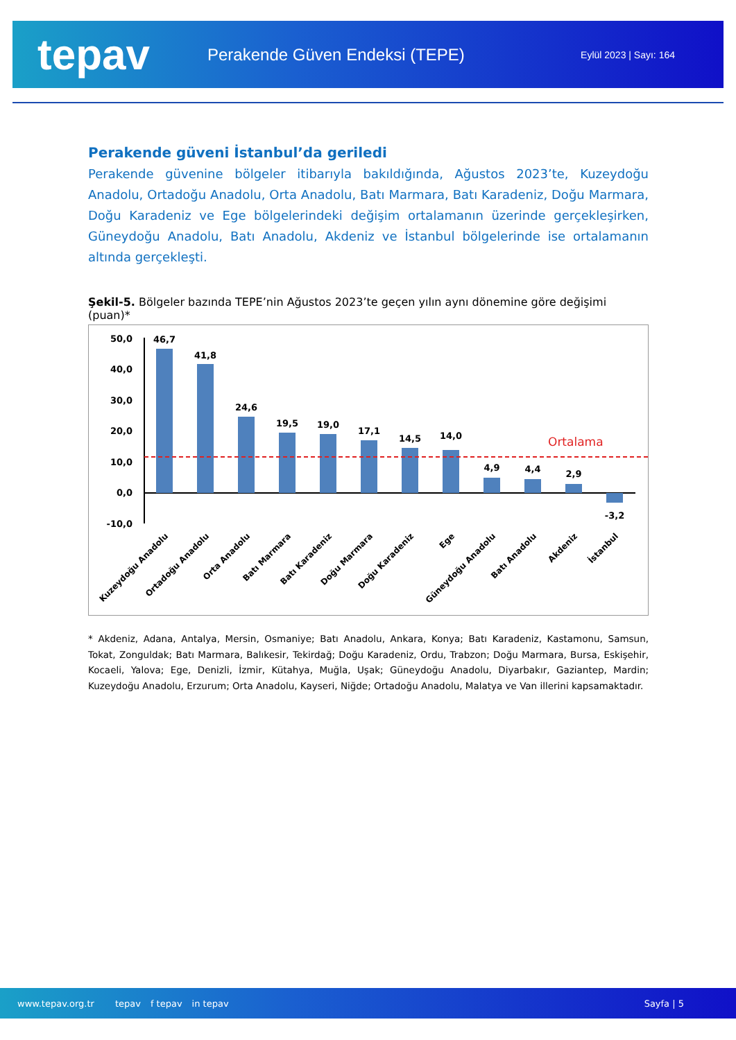tepav
Perakende Güven Endeksi (TEPE)
Eylül 2023 | Sayı: 164
Perakende güveni İstanbul’da geriledi
Perakende güvenine bölgeler itibarıyla bakıldığında, Ağustos 2023’te, Kuzeydoğu Anadolu, Ortadoğu Anadolu, Orta Anadolu, Batı Marmara, Batı Karadeniz, Doğu Marmara, Doğu Karadeniz ve Ege bölgelerindeki değişim ortalamanın üzerinde gerçekleşirken, Güneydoğu Anadolu, Batı Anadolu, Akdeniz ve İstanbul bölgelerinde ise ortalamanın altında gerçekleşti.
Şekil-5. Bölgeler bazında TEPE’nin Ağustos 2023’te geçen yılın aynı dönemine göre değişimi (puan)*
50,0
40,0
30,0
20,0
10,0
0,0
-10,0
Ortalama
46,7
41,8
24,6
19,5
19,0
17,1
14,5
14,0
4,9
4,4
2,9
-3,2
Kuzeydoğu Anadolu
Ortadoğu Anadolu
Orta Anadolu
Batı Marmara
Batı Karadeniz
Doğu Marmara
Doğu Karadeniz
Ege
Güneydoğu Anadolu
Batı Anadolu
Akdeniz
İstanbul
* Akdeniz, Adana, Antalya, Mersin, Osmaniye; Batı Anadolu, Ankara, Konya; Batı Karadeniz, Kastamonu, Samsun, Tokat, Zonguldak; Batı Marmara, Balıkesir, Tekirdağ; Doğu Karadeniz, Ordu, Trabzon; Doğu Marmara, Bursa, Eskişehir, Kocaeli, Yalova; Ege, Denizli, İzmir, Kütahya, Muğla, Uşak; Güneydoğu Anadolu, Diyarbakır, Gaziantep, Mardin; Kuzeydoğu Anadolu, Erzurum; Orta Anadolu, Kayseri, Niğde; Ortadoğu Anadolu, Malatya ve Van illerini kapsamaktadır.
www.tepav.org.tr tepav f tepav in tepav Sayfa | 5